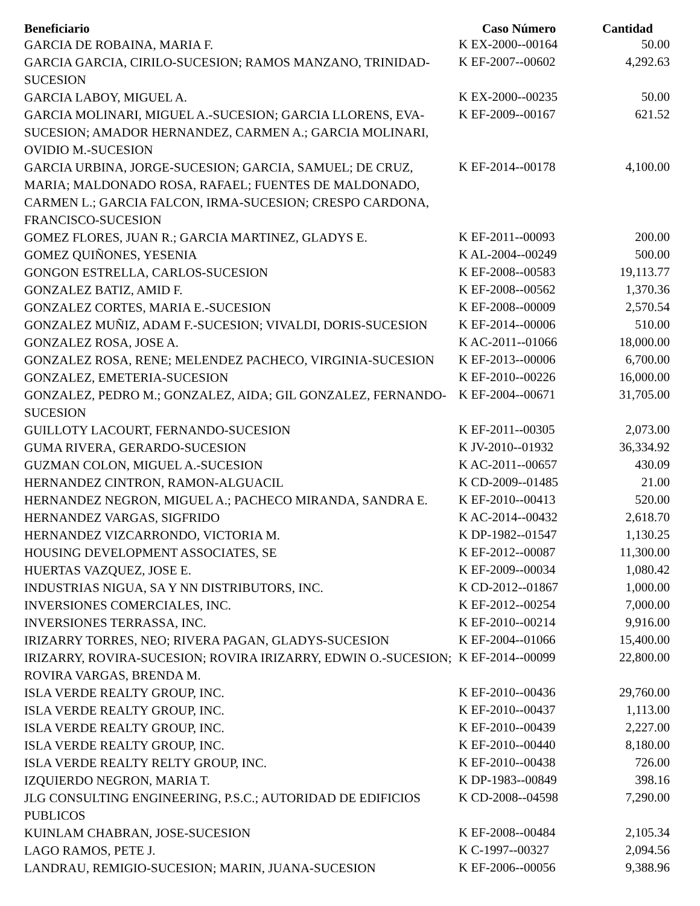| Beneficiario | Caso Número | Cantidad |
| --- | --- | --- |
| GARCIA DE ROBAINA, MARIA F. | K EX-2000--00164 | 50.00 |
| GARCIA GARCIA, CIRILO-SUCESION; RAMOS MANZANO, TRINIDAD-SUCESION | K EF-2007--00602 | 4,292.63 |
| GARCIA LABOY, MIGUEL A. | K EX-2000--00235 | 50.00 |
| GARCIA MOLINARI, MIGUEL A.-SUCESION; GARCIA LLORENS, EVA-SUCESION; AMADOR HERNANDEZ, CARMEN A.; GARCIA MOLINARI, OVIDIO M.-SUCESION | K EF-2009--00167 | 621.52 |
| GARCIA URBINA, JORGE-SUCESION; GARCIA, SAMUEL; DE CRUZ, MARIA; MALDONADO ROSA, RAFAEL; FUENTES DE MALDONADO, CARMEN L.; GARCIA FALCON, IRMA-SUCESION; CRESPO CARDONA, FRANCISCO-SUCESION | K EF-2014--00178 | 4,100.00 |
| GOMEZ FLORES, JUAN R.; GARCIA MARTINEZ, GLADYS E. | K EF-2011--00093 | 200.00 |
| GOMEZ QUIÑONES, YESENIA | K AL-2004--00249 | 500.00 |
| GONGON ESTRELLA, CARLOS-SUCESION | K EF-2008--00583 | 19,113.77 |
| GONZALEZ BATIZ, AMID F. | K EF-2008--00562 | 1,370.36 |
| GONZALEZ CORTES, MARIA E.-SUCESION | K EF-2008--00009 | 2,570.54 |
| GONZALEZ MUÑIZ, ADAM F.-SUCESION; VIVALDI, DORIS-SUCESION | K EF-2014--00006 | 510.00 |
| GONZALEZ ROSA, JOSE A. | K AC-2011--01066 | 18,000.00 |
| GONZALEZ ROSA, RENE; MELENDEZ PACHECO, VIRGINIA-SUCESION | K EF-2013--00006 | 6,700.00 |
| GONZALEZ, EMETERIA-SUCESION | K EF-2010--00226 | 16,000.00 |
| GONZALEZ, PEDRO M.; GONZALEZ, AIDA; GIL GONZALEZ, FERNANDO-SUCESION | K EF-2004--00671 | 31,705.00 |
| GUILLOTY LACOURT, FERNANDO-SUCESION | K EF-2011--00305 | 2,073.00 |
| GUMA RIVERA, GERARDO-SUCESION | K JV-2010--01932 | 36,334.92 |
| GUZMAN COLON, MIGUEL A.-SUCESION | K AC-2011--00657 | 430.09 |
| HERNANDEZ CINTRON, RAMON-ALGUACIL | K CD-2009--01485 | 21.00 |
| HERNANDEZ NEGRON, MIGUEL A.; PACHECO MIRANDA, SANDRA E. | K EF-2010--00413 | 520.00 |
| HERNANDEZ VARGAS, SIGFRIDO | K AC-2014--00432 | 2,618.70 |
| HERNANDEZ VIZCARRONDO, VICTORIA M. | K DP-1982--01547 | 1,130.25 |
| HOUSING DEVELOPMENT ASSOCIATES, SE | K EF-2012--00087 | 11,300.00 |
| HUERTAS VAZQUEZ, JOSE E. | K EF-2009--00034 | 1,080.42 |
| INDUSTRIAS NIGUA, SA Y NN DISTRIBUTORS, INC. | K CD-2012--01867 | 1,000.00 |
| INVERSIONES COMERCIALES, INC. | K EF-2012--00254 | 7,000.00 |
| INVERSIONES TERRASSA, INC. | K EF-2010--00214 | 9,916.00 |
| IRIZARRY TORRES, NEO; RIVERA PAGAN, GLADYS-SUCESION | K EF-2004--01066 | 15,400.00 |
| IRIZARRY, ROVIRA-SUCESION; ROVIRA IRIZARRY, EDWIN O.-SUCESION; ROVIRA VARGAS, BRENDA M. | K EF-2014--00099 | 22,800.00 |
| ISLA VERDE REALTY GROUP, INC. | K EF-2010--00436 | 29,760.00 |
| ISLA VERDE REALTY GROUP, INC. | K EF-2010--00437 | 1,113.00 |
| ISLA VERDE REALTY GROUP, INC. | K EF-2010--00439 | 2,227.00 |
| ISLA VERDE REALTY GROUP, INC. | K EF-2010--00440 | 8,180.00 |
| ISLA VERDE REALTY RELTY GROUP, INC. | K EF-2010--00438 | 726.00 |
| IZQUIERDO NEGRON, MARIA T. | K DP-1983--00849 | 398.16 |
| JLG CONSULTING ENGINEERING, P.S.C.; AUTORIDAD DE EDIFICIOS PUBLICOS | K CD-2008--04598 | 7,290.00 |
| KUINLAM CHABRAN, JOSE-SUCESION | K EF-2008--00484 | 2,105.34 |
| LAGO RAMOS, PETE J. | K C-1997--00327 | 2,094.56 |
| LANDRAU, REMIGIO-SUCESION; MARIN, JUANA-SUCESION | K EF-2006--00056 | 9,388.96 |